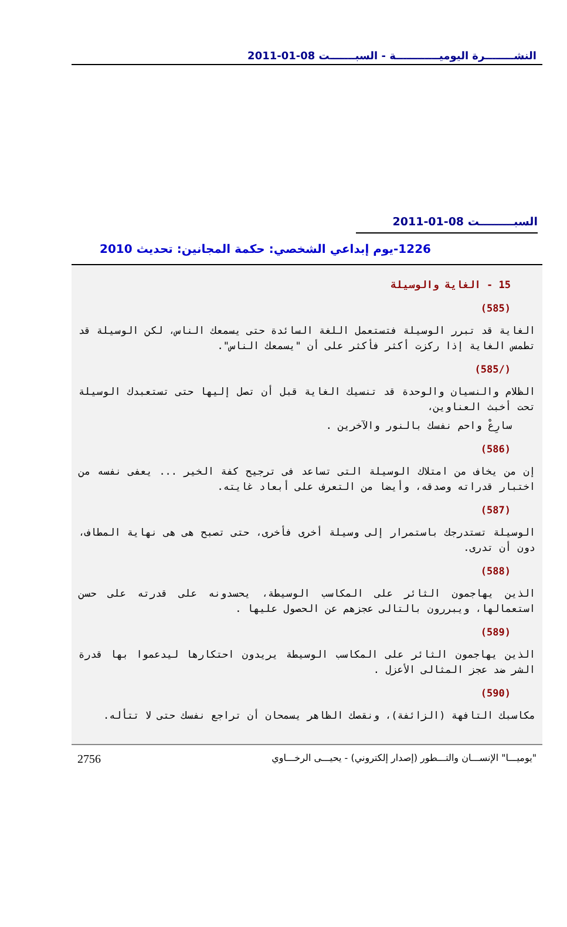النشــــــــرة اليوميــــــــــــة - السبـــــــت 08-01-2011
السبـــــــــت 08-01-2011
1226-يوم إبداعي الشخصي: حكمة المجانين: تحديث 2010
15 - الغاية والوسيلة
(585)
الغاية قد تبرر الوسيلة فتستعمل اللغة السائدة حتى يسمعك الناس، لكن الوسيلة قد تطمس الغاية إذا ركزت أكثر فأكثر على أن "يسمعك الناس".
(/585)
الظلام والنسيان والوحدة قد تنسيك الغاية قبل أن تصل إليها حتى تستعبدك الوسيلة تحت أخبث العناوين،
سارِعْ واحم نفسك بالنور والآخرين .
(586)
إن من يخاف من امتلاك الوسيلة التى تساعد فى ترجيح كفة الخير ... يعفى نفسه من اختبار قدراته وصدقه، وأيضا من التعرف على أبعاد غايته.
(587)
الوسيلة تستدرجك باستمرار إلى وسيلة أخرى فأخرى، حتى تصبح هى هى نهاية المطاف، دون أن تدرى.
(588)
الذين يهاجمون الثائر على المكاسب الوسيطة، يحسدونه على قدرته على حسن استعمالها، ويبررون بالتالى عجزهم عن الحصول عليها .
(589)
الذين يهاجمون الثائر على المكاسب الوسيطة يريدون احتكارها ليدعموا بها قدرة الشر ضد عجز المثالى الأعزل .
(590)
مكاسبك التافهة (الزائفة)، ونقصك الظاهر يسمحان أن تراجع نفسك حتى لا تتأله.
"يوميـــا" الإنســـان والتـــطور (إصدار إلكتروني) - يحيـــى الرخـــاوي 2756